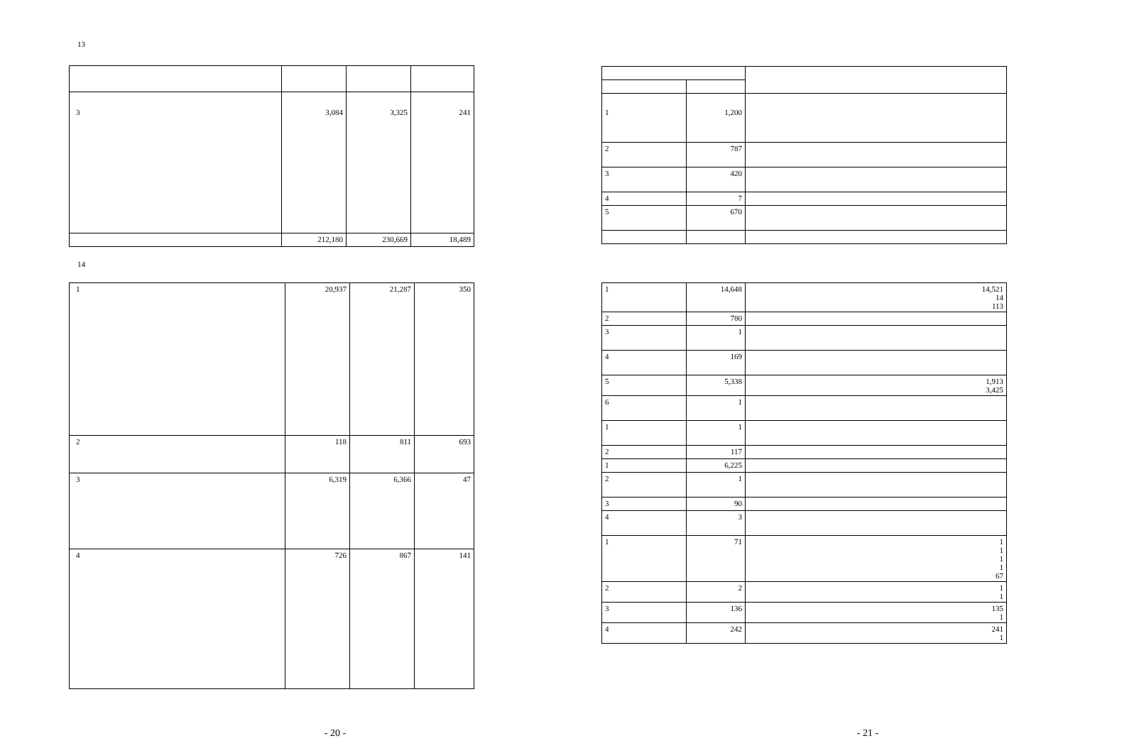13
| 3 | 3,084 | 3,325 | 241 |
| | 212,180 | 230,669 | 18,489 |
14
| 1 | 20,937 | 21,287 | 350 |
| 2 | 118 | 811 | 693 |
| 3 | 6,319 | 6,366 | 47 |
| 4 | 726 | 867 | 141 |
- 20 -
| 1 | 1,200 | |
| 2 | 787 | |
| 3 | 420 | |
| 4 | 7 | |
| 5 | 670 | |
| 1 | 14,648 | 14,521 14 113 |
| 2 | 780 | |
| 3 | 1 | |
| 4 | 169 | |
| 5 | 5,338 | 1,913 3,425 |
| 6 | 1 | |
| 1 | 1 | |
| 2 | 117 | |
| 1 | 6,225 | |
| 2 | 1 | |
| 3 | 90 | |
| 4 | 3 | |
| 1 | 71 | 1 1 1 1 67 |
| 2 | 2 | 1 1 |
| 3 | 136 | 135 1 |
| 4 | 242 | 241 1 |
- 21 -